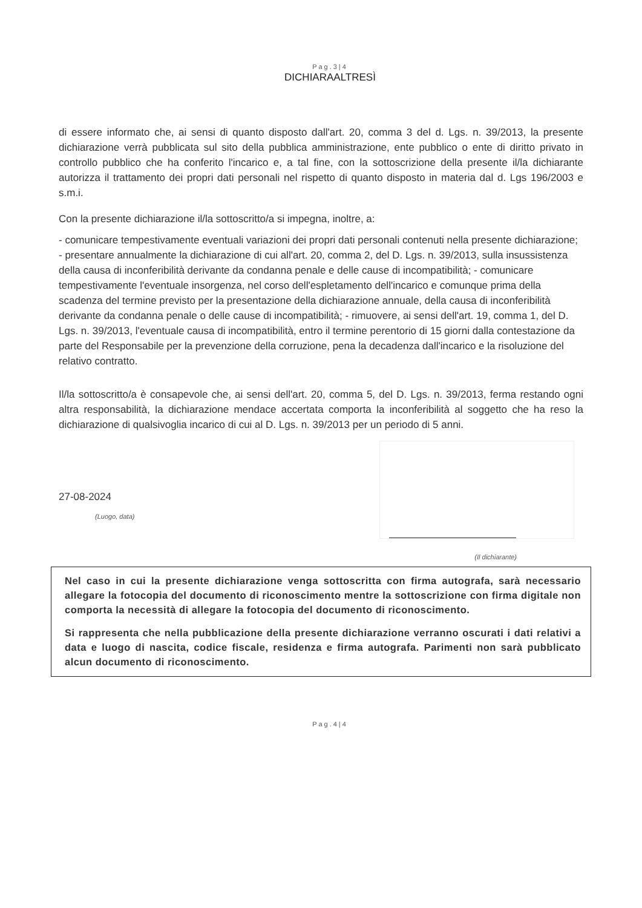Pag.3|4
DICHIARAALTRESÌ
di essere informato che, ai sensi di quanto disposto dall'art. 20, comma 3 del d. Lgs. n. 39/2013, la presente dichiarazione verrà pubblicata sul sito della pubblica amministrazione, ente pubblico o ente di diritto privato in controllo pubblico che ha conferito l'incarico e, a tal fine, con la sottoscrizione della presente il/la dichiarante autorizza il trattamento dei propri dati personali nel rispetto di quanto disposto in materia dal d. Lgs 196/2003 e s.m.i.
Con la presente dichiarazione il/la sottoscritto/a si impegna, inoltre, a:
- comunicare tempestivamente eventuali variazioni dei propri dati personali contenuti nella presente dichiarazione;
- presentare annualmente la dichiarazione di cui all'art. 20, comma 2, del D. Lgs. n. 39/2013, sulla insussistenza della causa di inconferibilità derivante da condanna penale e delle cause di incompatibilità; - comunicare tempestivamente l'eventuale insorgenza, nel corso dell'espletamento dell'incarico e comunque prima della scadenza del termine previsto per la presentazione della dichiarazione annuale, della causa di inconferibilità derivante da condanna penale o delle cause di incompatibilità; - rimuovere, ai sensi dell'art. 19, comma 1, del D. Lgs. n. 39/2013, l'eventuale causa di incompatibilità, entro il termine perentorio di 15 giorni dalla contestazione da parte del Responsabile per la prevenzione della corruzione, pena la decadenza dall'incarico e la risoluzione del relativo contratto.
Il/la sottoscritto/a è consapevole che, ai sensi dell'art. 20, comma 5, del D. Lgs. n. 39/2013, ferma restando ogni altra responsabilità, la dichiarazione mendace accertata comporta la inconferibilità al soggetto che ha reso la dichiarazione di qualsivoglia incarico di cui al D. Lgs. n. 39/2013 per un periodo di 5 anni.
27-08-2024
(Luogo, data)
(Il dichiarante)
Nel caso in cui la presente dichiarazione venga sottoscritta con firma autografa, sarà necessario allegare la fotocopia del documento di riconoscimento mentre la sottoscrizione con firma digitale non comporta la necessità di allegare la fotocopia del documento di riconoscimento.
Si rappresenta che nella pubblicazione della presente dichiarazione verranno oscurati i dati relativi a data e luogo di nascita, codice fiscale, residenza e firma autografa. Parimenti non sarà pubblicato alcun documento di riconoscimento.
Pag.4|4